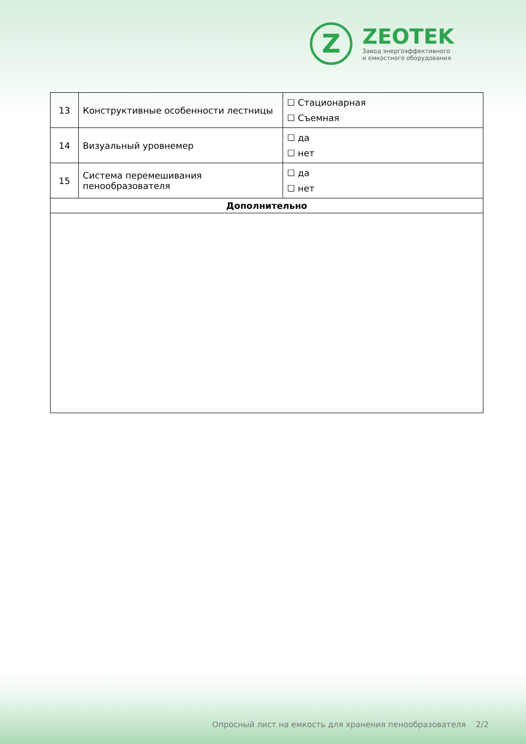Z
ZEOTEK
Завод энергоэффективного
и емкостного оборудования
| 13 | Конструктивные особенности лестницы | ☐ Стационарная ☐ Съемная |
| 14 | Визуальный уровнемер | ☐ да ☐ нет |
| 15 | Система перемешивания пенообразователя | ☐ да ☐ нет |
| Дополнительно | | |
Опросный лист на емкость для хранения пенообразователя 2/2